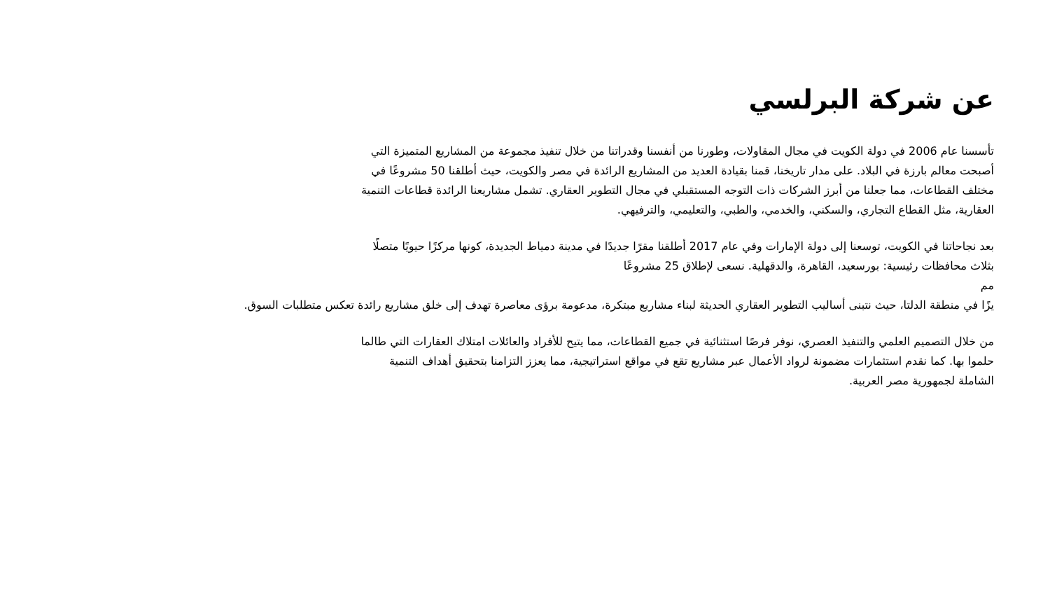عن شركة البرلسي
تأسسنا عام 2006 في دولة الكويت في مجال المقاولات، وطورنا من أنفسنا وقدراتنا من خلال تنفيذ مجموعة من المشاريع المتميزة التي
أصبحت معالم بارزة في البلاد. على مدار تاريخنا، قمنا بقيادة العديد من المشاريع الرائدة في مصر والكويت، حيث أطلقنا 50 مشروعًا في
مختلف القطاعات، مما جعلنا من أبرز الشركات ذات التوجه المستقبلي في مجال التطوير العقاري. تشمل مشاريعنا الرائدة قطاعات التنمية
العقارية، مثل القطاع التجاري، والسكني، والخدمي، والطبي، والتعليمي، والترفيهي.
بعد نجاحاتنا في الكويت، توسعنا إلى دولة الإمارات وفي عام 2017 أطلقنا مقرًا جديدًا في مدينة دمياط الجديدة، كونها مركزًا حيويًا متصلًا
بثلاث محافظات رئيسية: بورسعيد، القاهرة، والدقهلية. نسعى لإطلاق 25 مشروعًا
مم
يزًا في منطقة الدلتا، حيث نتبنى أساليب التطوير العقاري الحديثة لبناء مشاريع مبتكرة، مدعومة برؤى معاصرة تهدف إلى خلق مشاريع رائدة تعكس متطلبات السوق.
من خلال التصميم العلمي والتنفيذ العصري، نوفر فرصًا استثنائية في جميع القطاعات، مما يتيح للأفراد والعائلات امتلاك العقارات التي طالما
حلموا بها. كما نقدم استثمارات مضمونة لرواد الأعمال عبر مشاريع تقع في مواقع استراتيجية، مما يعزز التزامنا بتحقيق أهداف التنمية
الشاملة لجمهورية مصر العربية.